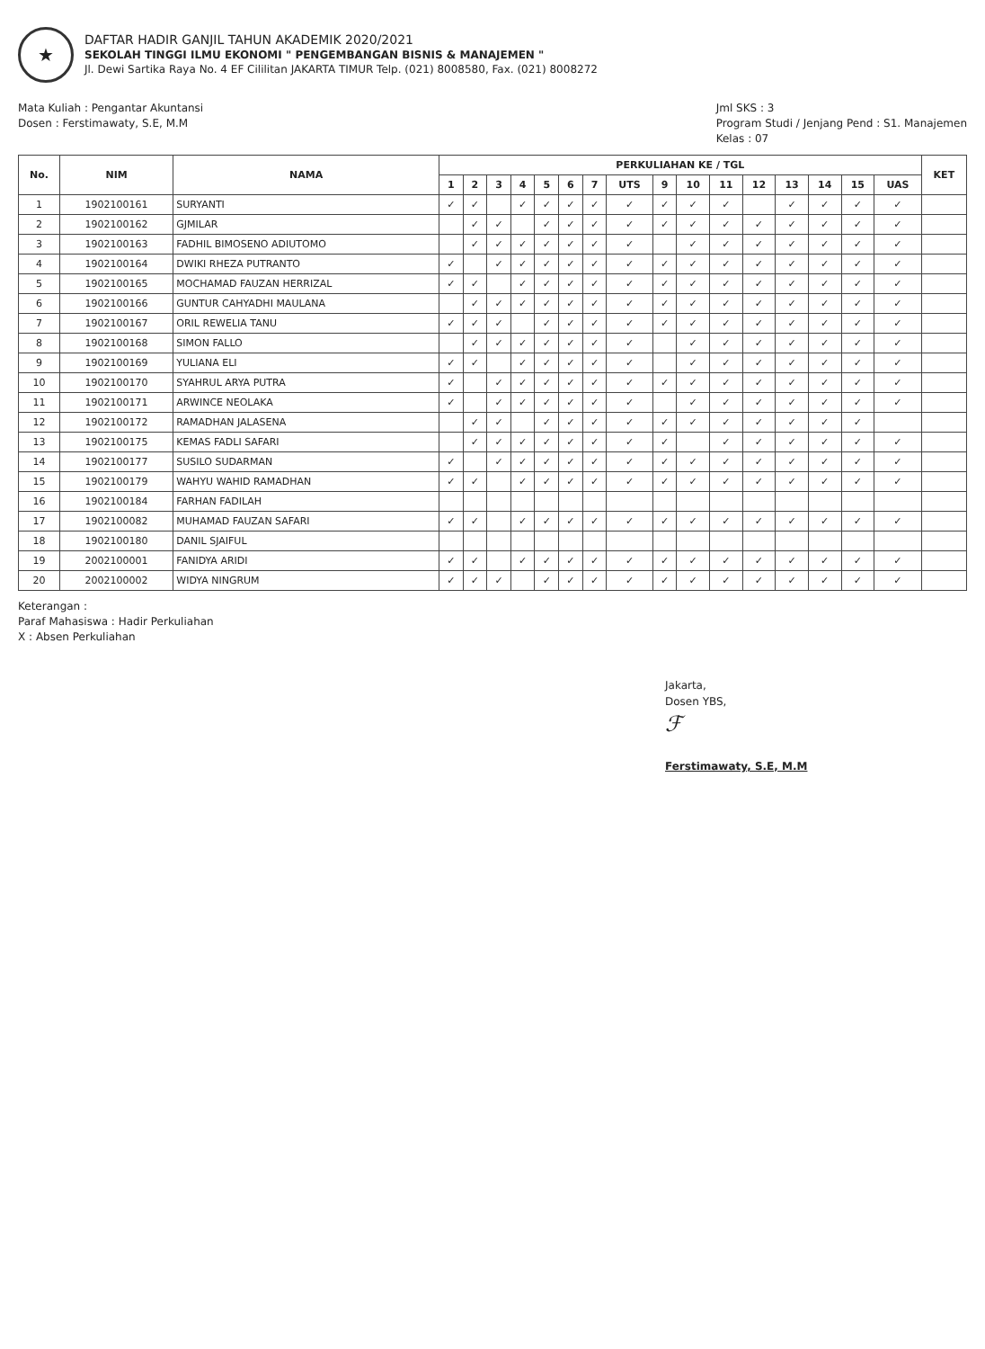★
DAFTAR HADIR GANJIL TAHUN AKADEMIK 2020/2021
SEKOLAH TINGGI ILMU EKONOMI " PENGEMBANGAN BISNIS & MANAJEMEN "
Jl. Dewi Sartika Raya No. 4 EF Cililitan JAKARTA TIMUR Telp. (021) 8008580, Fax. (021) 8008272
Mata Kuliah : Pengantar Akuntansi
Dosen : Ferstimawaty, S.E, M.M
Jml SKS : 3
Program Studi / Jenjang Pend : S1. Manajemen
Kelas : 07
| No. | NIM | NAMA | PERKULIAHAN KE / TGL | | | | | | | | | | | | | | | | KET |
| --- | --- | --- | --- | --- | --- | --- | --- | --- | --- | --- | --- | --- | --- | --- | --- | --- | --- | --- | --- |
| | | | 1 | 2 | 3 | 4 | 5 | 6 | 7 | UTS | 9 | 10 | 11 | 12 | 13 | 14 | 15 | UAS | |
| 1 | 1902100161 | SURYANTI | ✓ | ✓ | | ✓ | ✓ | ✓ | ✓ | ✓ | ✓ | ✓ | ✓ | | ✓ | ✓ | ✓ | ✓ | |
| 2 | 1902100162 | GJMILAR | | ✓ | ✓ | | ✓ | ✓ | ✓ | ✓ | ✓ | ✓ | ✓ | ✓ | ✓ | ✓ | ✓ | ✓ | |
| 3 | 1902100163 | FADHIL BIMOSENO ADIUTOMO | | ✓ | ✓ | ✓ | ✓ | ✓ | ✓ | ✓ | | ✓ | ✓ | ✓ | ✓ | ✓ | ✓ | ✓ | |
| 4 | 1902100164 | DWIKI RHEZA PUTRANTO | ✓ | | ✓ | ✓ | ✓ | ✓ | ✓ | ✓ | ✓ | ✓ | ✓ | ✓ | ✓ | ✓ | ✓ | ✓ | |
| 5 | 1902100165 | MOCHAMAD FAUZAN HERRIZAL | ✓ | ✓ | | ✓ | ✓ | ✓ | ✓ | ✓ | ✓ | ✓ | ✓ | ✓ | ✓ | ✓ | ✓ | ✓ | |
| 6 | 1902100166 | GUNTUR CAHYADHI MAULANA | | ✓ | ✓ | ✓ | ✓ | ✓ | ✓ | ✓ | ✓ | ✓ | ✓ | ✓ | ✓ | ✓ | ✓ | ✓ | |
| 7 | 1902100167 | ORIL REWELIA TANU | ✓ | ✓ | ✓ | | ✓ | ✓ | ✓ | ✓ | ✓ | ✓ | ✓ | ✓ | ✓ | ✓ | ✓ | ✓ | |
| 8 | 1902100168 | SIMON FALLO | | ✓ | ✓ | ✓ | ✓ | ✓ | ✓ | ✓ | | ✓ | ✓ | ✓ | ✓ | ✓ | ✓ | ✓ | |
| 9 | 1902100169 | YULIANA ELI | ✓ | ✓ | | ✓ | ✓ | ✓ | ✓ | ✓ | | ✓ | ✓ | ✓ | ✓ | ✓ | ✓ | ✓ | |
| 10 | 1902100170 | SYAHRUL ARYA PUTRA | ✓ | | ✓ | ✓ | ✓ | ✓ | ✓ | ✓ | ✓ | ✓ | ✓ | ✓ | ✓ | ✓ | ✓ | ✓ | |
| 11 | 1902100171 | ARWINCE NEOLAKA | ✓ | | ✓ | ✓ | ✓ | ✓ | ✓ | ✓ | | ✓ | ✓ | ✓ | ✓ | ✓ | ✓ | ✓ | |
| 12 | 1902100172 | RAMADHAN JALASENA | | ✓ | ✓ | | ✓ | ✓ | ✓ | ✓ | ✓ | ✓ | ✓ | ✓ | ✓ | ✓ | ✓ | | |
| 13 | 1902100175 | KEMAS FADLI SAFARI | | ✓ | ✓ | ✓ | ✓ | ✓ | ✓ | ✓ | ✓ | | ✓ | ✓ | ✓ | ✓ | ✓ | ✓ | |
| 14 | 1902100177 | SUSILO SUDARMAN | ✓ | | ✓ | ✓ | ✓ | ✓ | ✓ | ✓ | ✓ | ✓ | ✓ | ✓ | ✓ | ✓ | ✓ | ✓ | |
| 15 | 1902100179 | WAHYU WAHID RAMADHAN | ✓ | ✓ | | ✓ | ✓ | ✓ | ✓ | ✓ | ✓ | ✓ | ✓ | ✓ | ✓ | ✓ | ✓ | ✓ | |
| 16 | 1902100184 | FARHAN FADILAH | | | | | | | | | | | | | | | | | |
| 17 | 1902100082 | MUHAMAD FAUZAN SAFARI | ✓ | ✓ | | ✓ | ✓ | ✓ | ✓ | ✓ | ✓ | ✓ | ✓ | ✓ | ✓ | ✓ | ✓ | ✓ | |
| 18 | 1902100180 | DANIL SJAIFUL | | | | | | | | | | | | | | | | | |
| 19 | 2002100001 | FANIDYA ARIDI | ✓ | ✓ | | ✓ | ✓ | ✓ | ✓ | ✓ | ✓ | ✓ | ✓ | ✓ | ✓ | ✓ | ✓ | ✓ | |
| 20 | 2002100002 | WIDYA NINGRUM | ✓ | ✓ | ✓ | | ✓ | ✓ | ✓ | ✓ | ✓ | ✓ | ✓ | ✓ | ✓ | ✓ | ✓ | ✓ | |
Keterangan :
Paraf Mahasiswa : Hadir Perkuliahan
X : Absen Perkuliahan
Jakarta,
Dosen YBS,
ℱ
Ferstimawaty, S.E, M.M